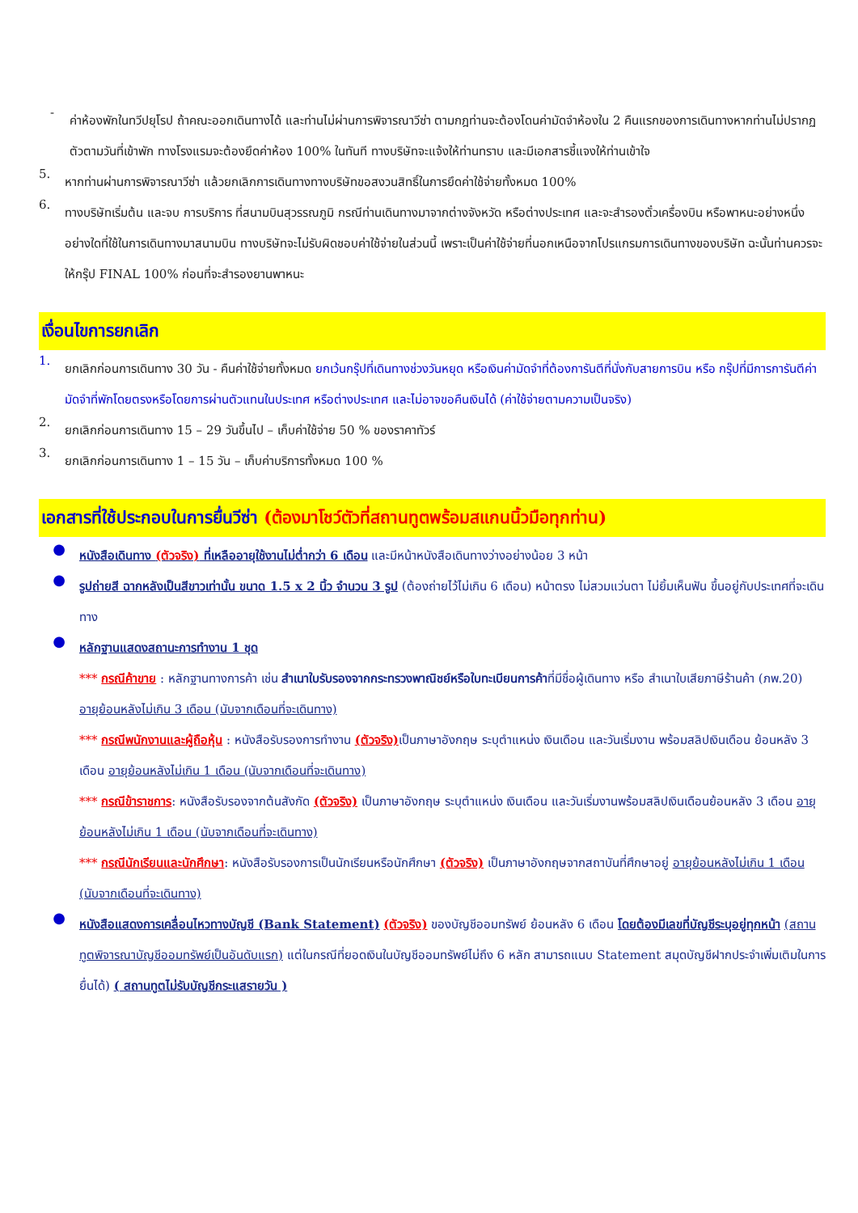-
ค่าห้องพักในทวีปยุโรป ถ้าคณะออกเดินทางได้ และท่านไม่ผ่านการพิจารณาวีซ่า ตามกฎท่านจะต้องโดนค่ามัดจำห้องใน 2 คืนแรกของการเดินทางหากท่านไม่ปรากฏตัวตามวันที่เข้าพัก ทางโรงแรมจะต้องยึดค่าห้อง 100% ในทันที ทางบริษัทจะแจ้งให้ท่านทราบ และมีเอกสารชี้แจงให้ท่านเข้าใจ
5.
หากท่านผ่านการพิจารณาวีซ่า แล้วยกเลิกการเดินทางทางบริษัทขอสงวนสิทธิ์ในการยึดค่าใช้จ่ายทั้งหมด 100%
6.
ทางบริษัทเริ่มต้น และจบ การบริการ ที่สนามบินสุวรรณภูมิ กรณีท่านเดินทางมาจากต่างจังหวัด หรือต่างประเทศ และจะสำรองตั๋วเครื่องบิน หรือพาหนะอย่างหนึ่งอย่างใดที่ใช้ในการเดินทางมาสนามบิน ทางบริษัทจะไม่รับผิดชอบค่าใช้จ่ายในส่วนนี้ เพราะเป็นค่าใช้จ่ายที่นอกเหนือจากโปรแกรมการเดินทางของบริษัท ฉะนั้นท่านควรจะให้กรุ๊ป FINAL 100% ก่อนที่จะสำรองยานพาหนะ
เงื่อนไขการยกเลิก
1.
ยกเลิกก่อนการเดินทาง 30 วัน - คืนค่าใช้จ่ายทั้งหมด ยกเว้นกรุ๊ปที่เดินทางช่วงวันหยุด หรือเงินค่ามัดจำที่ต้องการันตีที่นั่งกับสายการบิน หรือ กรุ๊ปที่มีการการันตีค่ามัดจำที่พักโดยตรงหรือโดยการผ่านตัวแทนในประเทศ หรือต่างประเทศ และไม่อาจขอคืนเงินได้ (ค่าใช้จ่ายตามความเป็นจริง)
2.
ยกเลิกก่อนการเดินทาง 15 – 29 วันขึ้นไป – เก็บค่าใช้จ่าย 50 % ของราคาทัวร์
3.
ยกเลิกก่อนการเดินทาง 1 – 15 วัน – เก็บค่าบริการทั้งหมด 100 %
เอกสารที่ใช้ประกอบในการยื่นวีซ่า (ต้องมาโชว์ตัวที่สถานทูตพร้อมสแกนนิ้วมือทุกท่าน)
●
หนังสือเดินทาง (ตัวจริง) ที่เหลืออายุใช้งานไม่ต่ำกว่า 6 เดือน และมีหน้าหนังสือเดินทางว่างอย่างน้อย 3 หน้า
●
รูปถ่ายสี ฉากหลังเป็นสีขาวเท่านั้น ขนาด 1.5 x 2 นิ้ว จำนวน 3 รูป (ต้องถ่ายไว้ไม่เกิน 6 เดือน) หน้าตรง ไม่สวมแว่นตา ไม่ยิ้มเห็นฟัน ขึ้นอยู่กับประเทศที่จะเดินทาง
●
หลักฐานแสดงสถานะการทำงาน 1 ชุด
*** กรณีค้าขาย : หลักฐานทางการค้า เช่น สำเนาใบรับรองจากกระทรวงพาณิชย์หรือใบทะเบียนการค้าที่มีชื่อผู้เดินทาง หรือ สำเนาใบเสียภาษีร้านค้า (ภพ.20) อายุย้อนหลังไม่เกิน 3 เดือน (นับจากเดือนที่จะเดินทาง)
*** กรณีพนักงานและผู้ถือหุ้น : หนังสือรับรองการทำงาน (ตัวจริง) เป็นภาษาอังกฤษ ระบุตำแหน่ง เงินเดือน และวันเริ่มงาน พร้อมสลิปเงินเดือน ย้อนหลัง 3 เดือน อายุย้อนหลังไม่เกิน 1 เดือน (นับจากเดือนที่จะเดินทาง)
*** กรณีข้าราชการ: หนังสือรับรองจากต้นสังกัด (ตัวจริง) เป็นภาษาอังกฤษ ระบุตำแหน่ง เงินเดือน และวันเริ่มงานพร้อมสลิปเงินเดือนย้อนหลัง 3 เดือน อายุย้อนหลังไม่เกิน 1 เดือน (นับจากเดือนที่จะเดินทาง)
*** กรณีนักเรียนและนักศึกษา: หนังสือรับรองการเป็นนักเรียนหรือนักศึกษา (ตัวจริง) เป็นภาษาอังกฤษจากสถาบันที่ศึกษาอยู่ อายุย้อนหลังไม่เกิน 1 เดือน (นับจากเดือนที่จะเดินทาง)
●
หนังสือแสดงการเคลื่อนไหวทางบัญชี (Bank Statement) (ตัวจริง) ของบัญชีออมทรัพย์ ย้อนหลัง 6 เดือน โดยต้องมีเลขที่บัญชีระบุอยู่ทุกหน้า (สถานทูตพิจารณาบัญชีออมทรัพย์เป็นอันดับแรก) แต่ในกรณีที่ยอดเงินในบัญชีออมทรัพย์ไม่ถึง 6 หลัก สามารถแนบ Statement สมุดบัญชีฝากประจำเพิ่มเติมในการยื่นได้) ( สถานทูตไม่รับบัญชีกระแสรายวัน )